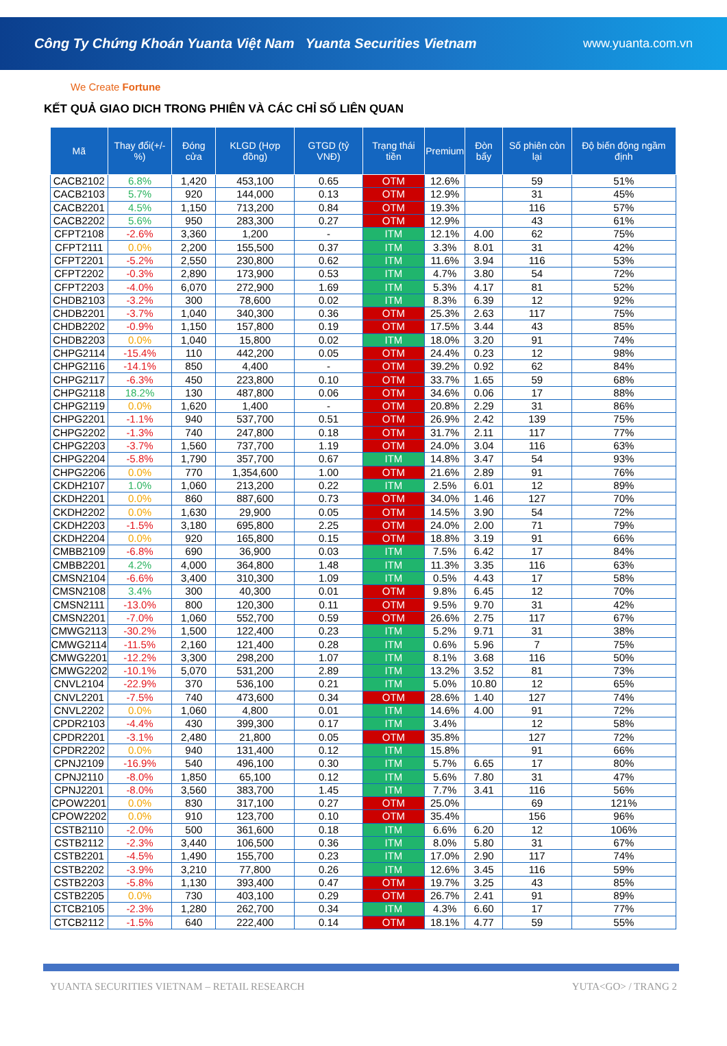Công Ty Chứng Khoán Yuanta Việt Nam Yuanta Securities Vietnam www.yuanta.com.vn
We Create Fortune
KẾT QUẢ GIAO DICH TRONG PHIÊN VÀ CÁC CHỈ SỐ LIÊN QUAN
| Mã | Thay đổi(+/-%) | Đóng cửa | KLGD (Hợp đồng) | GTGD (tỷ VNĐ) | Trạng thái tiền | Premium | Đòn bẩy | Số phiên còn lại | Độ biến động ngầm định |
| --- | --- | --- | --- | --- | --- | --- | --- | --- | --- |
| CACB2102 | 6.8% | 1,420 | 453,100 | 0.65 | OTM | 12.6% | | 59 | 51% |
| CACB2103 | 5.7% | 920 | 144,000 | 0.13 | OTM | 12.9% | | 31 | 45% |
| CACB2201 | 4.5% | 1,150 | 713,200 | 0.84 | OTM | 19.3% | | 116 | 57% |
| CACB2202 | 5.6% | 950 | 283,300 | 0.27 | OTM | 12.9% | | 43 | 61% |
| CFPT2108 | -2.6% | 3,360 | 1,200 | - | ITM | 12.1% | 4.00 | 62 | 75% |
| CFPT2111 | 0.0% | 2,200 | 155,500 | 0.37 | ITM | 3.3% | 8.01 | 31 | 42% |
| CFPT2201 | -5.2% | 2,550 | 230,800 | 0.62 | ITM | 11.6% | 3.94 | 116 | 53% |
| CFPT2202 | -0.3% | 2,890 | 173,900 | 0.53 | ITM | 4.7% | 3.80 | 54 | 72% |
| CFPT2203 | -4.0% | 6,070 | 272,900 | 1.69 | ITM | 5.3% | 4.17 | 81 | 52% |
| CHDB2103 | -3.2% | 300 | 78,600 | 0.02 | ITM | 8.3% | 6.39 | 12 | 92% |
| CHDB2201 | -3.7% | 1,040 | 340,300 | 0.36 | OTM | 25.3% | 2.63 | 117 | 75% |
| CHDB2202 | -0.9% | 1,150 | 157,800 | 0.19 | OTM | 17.5% | 3.44 | 43 | 85% |
| CHDB2203 | 0.0% | 1,040 | 15,800 | 0.02 | ITM | 18.0% | 3.20 | 91 | 74% |
| CHPG2114 | -15.4% | 110 | 442,200 | 0.05 | OTM | 24.4% | 0.23 | 12 | 98% |
| CHPG2116 | -14.1% | 850 | 4,400 | - | OTM | 39.2% | 0.92 | 62 | 84% |
| CHPG2117 | -6.3% | 450 | 223,800 | 0.10 | OTM | 33.7% | 1.65 | 59 | 68% |
| CHPG2118 | 18.2% | 130 | 487,800 | 0.06 | OTM | 34.6% | 0.06 | 17 | 88% |
| CHPG2119 | 0.0% | 1,620 | 1,400 | - | OTM | 20.8% | 2.29 | 31 | 86% |
| CHPG2201 | -1.1% | 940 | 537,700 | 0.51 | OTM | 26.9% | 2.42 | 139 | 75% |
| CHPG2202 | -1.3% | 740 | 247,800 | 0.18 | OTM | 31.7% | 2.11 | 117 | 77% |
| CHPG2203 | -3.7% | 1,560 | 737,700 | 1.19 | OTM | 24.0% | 3.04 | 116 | 63% |
| CHPG2204 | -5.8% | 1,790 | 357,700 | 0.67 | ITM | 14.8% | 3.47 | 54 | 93% |
| CHPG2206 | 0.0% | 770 | 1,354,600 | 1.00 | OTM | 21.6% | 2.89 | 91 | 76% |
| CKDH2107 | 1.0% | 1,060 | 213,200 | 0.22 | ITM | 2.5% | 6.01 | 12 | 89% |
| CKDH2201 | 0.0% | 860 | 887,600 | 0.73 | OTM | 34.0% | 1.46 | 127 | 70% |
| CKDH2202 | 0.0% | 1,630 | 29,900 | 0.05 | OTM | 14.5% | 3.90 | 54 | 72% |
| CKDH2203 | -1.5% | 3,180 | 695,800 | 2.25 | OTM | 24.0% | 2.00 | 71 | 79% |
| CKDH2204 | 0.0% | 920 | 165,800 | 0.15 | OTM | 18.8% | 3.19 | 91 | 66% |
| CMBB2109 | -6.8% | 690 | 36,900 | 0.03 | ITM | 7.5% | 6.42 | 17 | 84% |
| CMBB2201 | 4.2% | 4,000 | 364,800 | 1.48 | ITM | 11.3% | 3.35 | 116 | 63% |
| CMSN2104 | -6.6% | 3,400 | 310,300 | 1.09 | ITM | 0.5% | 4.43 | 17 | 58% |
| CMSN2108 | 3.4% | 300 | 40,300 | 0.01 | OTM | 9.8% | 6.45 | 12 | 70% |
| CMSN2111 | -13.0% | 800 | 120,300 | 0.11 | OTM | 9.5% | 9.70 | 31 | 42% |
| CMSN2201 | -7.0% | 1,060 | 552,700 | 0.59 | OTM | 26.6% | 2.75 | 117 | 67% |
| CMWG2113 | -30.2% | 1,500 | 122,400 | 0.23 | ITM | 5.2% | 9.71 | 31 | 38% |
| CMWG2114 | -11.5% | 2,160 | 121,400 | 0.28 | ITM | 0.6% | 5.96 | 7 | 75% |
| CMWG2201 | -12.2% | 3,300 | 298,200 | 1.07 | ITM | 8.1% | 3.68 | 116 | 50% |
| CMWG2202 | -10.1% | 5,070 | 531,200 | 2.89 | ITM | 13.2% | 3.52 | 81 | 73% |
| CNVL2104 | -22.9% | 370 | 536,100 | 0.21 | ITM | 5.0% | 10.80 | 12 | 65% |
| CNVL2201 | -7.5% | 740 | 473,600 | 0.34 | OTM | 28.6% | 1.40 | 127 | 74% |
| CNVL2202 | 0.0% | 1,060 | 4,800 | 0.01 | ITM | 14.6% | 4.00 | 91 | 72% |
| CPDR2103 | -4.4% | 430 | 399,300 | 0.17 | ITM | 3.4% | | 12 | 58% |
| CPDR2201 | -3.1% | 2,480 | 21,800 | 0.05 | OTM | 35.8% | | 127 | 72% |
| CPDR2202 | 0.0% | 940 | 131,400 | 0.12 | ITM | 15.8% | | 91 | 66% |
| CPNJ2109 | -16.9% | 540 | 496,100 | 0.30 | ITM | 5.7% | 6.65 | 17 | 80% |
| CPNJ2110 | -8.0% | 1,850 | 65,100 | 0.12 | ITM | 5.6% | 7.80 | 31 | 47% |
| CPNJ2201 | -8.0% | 3,560 | 383,700 | 1.45 | ITM | 7.7% | 3.41 | 116 | 56% |
| CPOW2201 | 0.0% | 830 | 317,100 | 0.27 | OTM | 25.0% | | 69 | 121% |
| CPOW2202 | 0.0% | 910 | 123,700 | 0.10 | OTM | 35.4% | | 156 | 96% |
| CSTB2110 | -2.0% | 500 | 361,600 | 0.18 | ITM | 6.6% | 6.20 | 12 | 106% |
| CSTB2112 | -2.3% | 3,440 | 106,500 | 0.36 | ITM | 8.0% | 5.80 | 31 | 67% |
| CSTB2201 | -4.5% | 1,490 | 155,700 | 0.23 | ITM | 17.0% | 2.90 | 117 | 74% |
| CSTB2202 | -3.9% | 3,210 | 77,800 | 0.26 | ITM | 12.6% | 3.45 | 116 | 59% |
| CSTB2203 | -5.8% | 1,130 | 393,400 | 0.47 | OTM | 19.7% | 3.25 | 43 | 85% |
| CSTB2205 | 0.0% | 730 | 403,100 | 0.29 | OTM | 26.7% | 2.41 | 91 | 89% |
| CTCB2105 | -2.3% | 1,280 | 262,700 | 0.34 | ITM | 4.3% | 6.60 | 17 | 77% |
| CTCB2112 | -1.5% | 640 | 222,400 | 0.14 | OTM | 18.1% | 4.77 | 59 | 55% |
YUANTA SECURITIES VIETNAM – RETAIL RESEARCH YUTA<GO> / TRANG 2